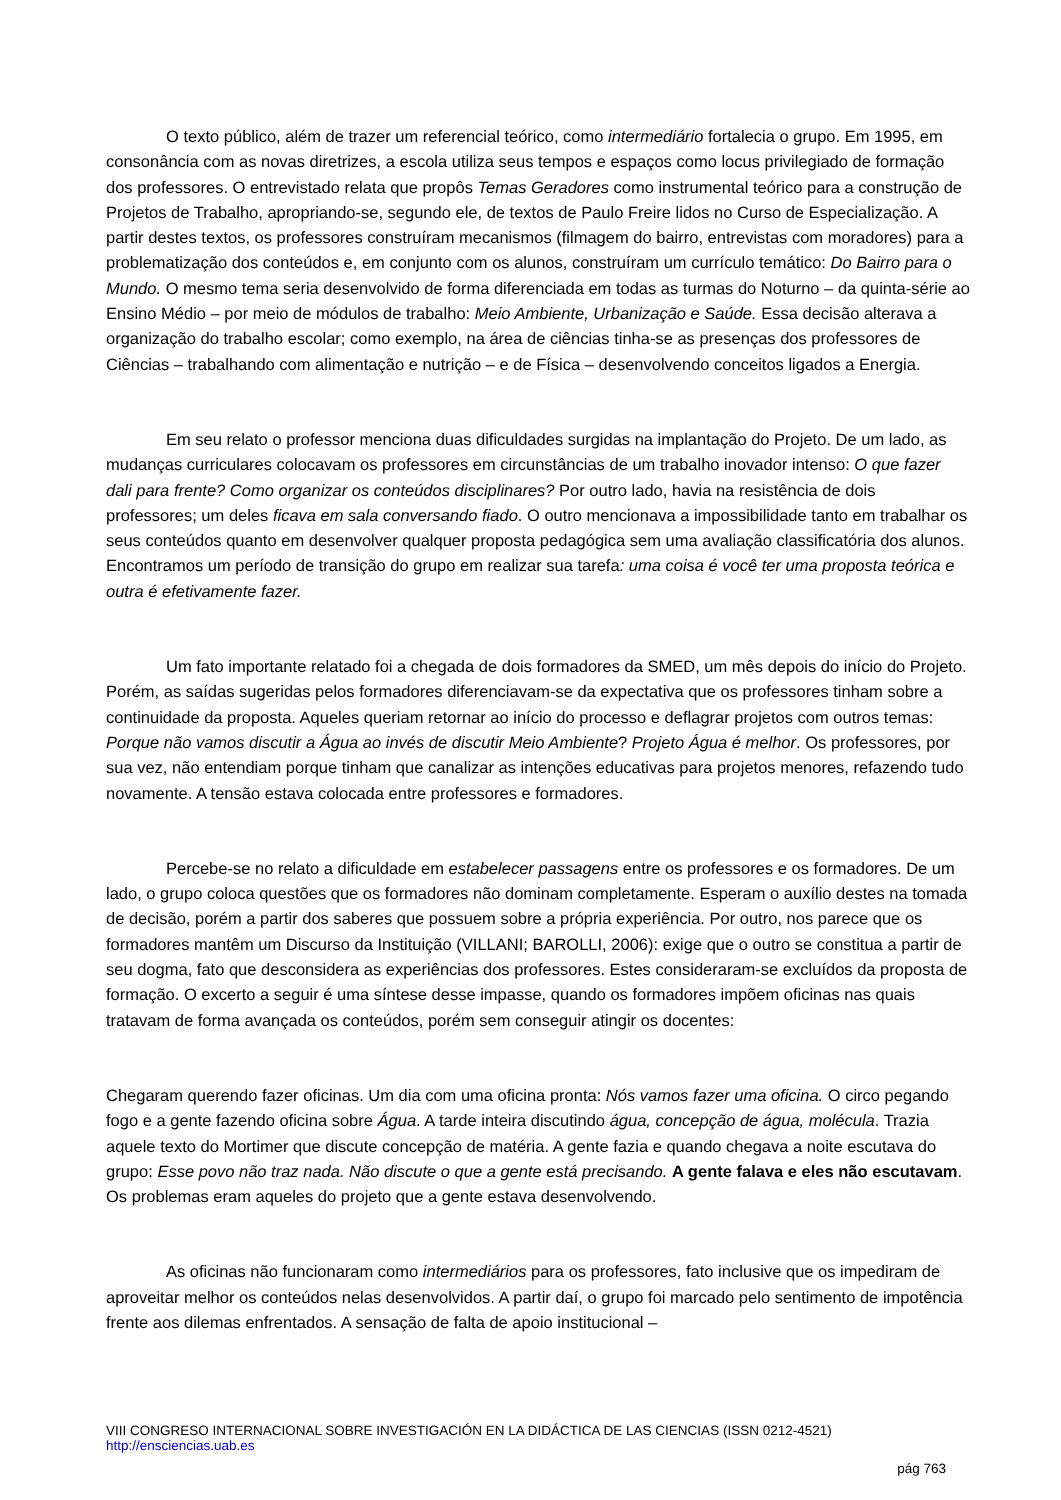O texto público, além de trazer um referencial teórico, como intermediário fortalecia o grupo. Em 1995, em consonância com as novas diretrizes, a escola utiliza seus tempos e espaços como locus privilegiado de formação dos professores. O entrevistado relata que propôs Temas Geradores como instrumental teórico para a construção de Projetos de Trabalho, apropriando-se, segundo ele, de textos de Paulo Freire lidos no Curso de Especialização. A partir destes textos, os professores construíram mecanismos (filmagem do bairro, entrevistas com moradores) para a problematização dos conteúdos e, em conjunto com os alunos, construíram um currículo temático: Do Bairro para o Mundo. O mesmo tema seria desenvolvido de forma diferenciada em todas as turmas do Noturno – da quinta-série ao Ensino Médio – por meio de módulos de trabalho: Meio Ambiente, Urbanização e Saúde. Essa decisão alterava a organização do trabalho escolar; como exemplo, na área de ciências tinha-se as presenças dos professores de Ciências – trabalhando com alimentação e nutrição – e de Física – desenvolvendo conceitos ligados a Energia.
Em seu relato o professor menciona duas dificuldades surgidas na implantação do Projeto. De um lado, as mudanças curriculares colocavam os professores em circunstâncias de um trabalho inovador intenso: O que fazer dali para frente? Como organizar os conteúdos disciplinares? Por outro lado, havia na resistência de dois professores; um deles ficava em sala conversando fiado. O outro mencionava a impossibilidade tanto em trabalhar os seus conteúdos quanto em desenvolver qualquer proposta pedagógica sem uma avaliação classificatória dos alunos. Encontramos um período de transição do grupo em realizar sua tarefa: uma coisa é você ter uma proposta teórica e outra é efetivamente fazer.
Um fato importante relatado foi a chegada de dois formadores da SMED, um mês depois do início do Projeto. Porém, as saídas sugeridas pelos formadores diferenciavam-se da expectativa que os professores tinham sobre a continuidade da proposta. Aqueles queriam retornar ao início do processo e deflagrar projetos com outros temas: Porque não vamos discutir a Água ao invés de discutir Meio Ambiente? Projeto Água é melhor. Os professores, por sua vez, não entendiam porque tinham que canalizar as intenções educativas para projetos menores, refazendo tudo novamente. A tensão estava colocada entre professores e formadores.
Percebe-se no relato a dificuldade em estabelecer passagens entre os professores e os formadores. De um lado, o grupo coloca questões que os formadores não dominam completamente. Esperam o auxílio destes na tomada de decisão, porém a partir dos saberes que possuem sobre a própria experiência. Por outro, nos parece que os formadores mantêm um Discurso da Instituição (VILLANI; BAROLLI, 2006): exige que o outro se constitua a partir de seu dogma, fato que desconsidera as experiências dos professores. Estes consideraram-se excluídos da proposta de formação. O excerto a seguir é uma síntese desse impasse, quando os formadores impõem oficinas nas quais tratavam de forma avançada os conteúdos, porém sem conseguir atingir os docentes:
Chegaram querendo fazer oficinas. Um dia com uma oficina pronta: Nós vamos fazer uma oficina. O circo pegando fogo e a gente fazendo oficina sobre Água. A tarde inteira discutindo água, concepção de água, molécula. Trazia aquele texto do Mortimer que discute concepção de matéria. A gente fazia e quando chegava a noite escutava do grupo: Esse povo não traz nada. Não discute o que a gente está precisando. A gente falava e eles não escutavam. Os problemas eram aqueles do projeto que a gente estava desenvolvendo.
As oficinas não funcionaram como intermediários para os professores, fato inclusive que os impediram de aproveitar melhor os conteúdos nelas desenvolvidos. A partir daí, o grupo foi marcado pelo sentimento de impotência frente aos dilemas enfrentados. A sensação de falta de apoio institucional –
VIII CONGRESO INTERNACIONAL SOBRE INVESTIGACIÓN EN LA DIDÁCTICA DE LAS CIENCIAS (ISSN 0212-4521)
http://ensciencias.uab.es
pág 763